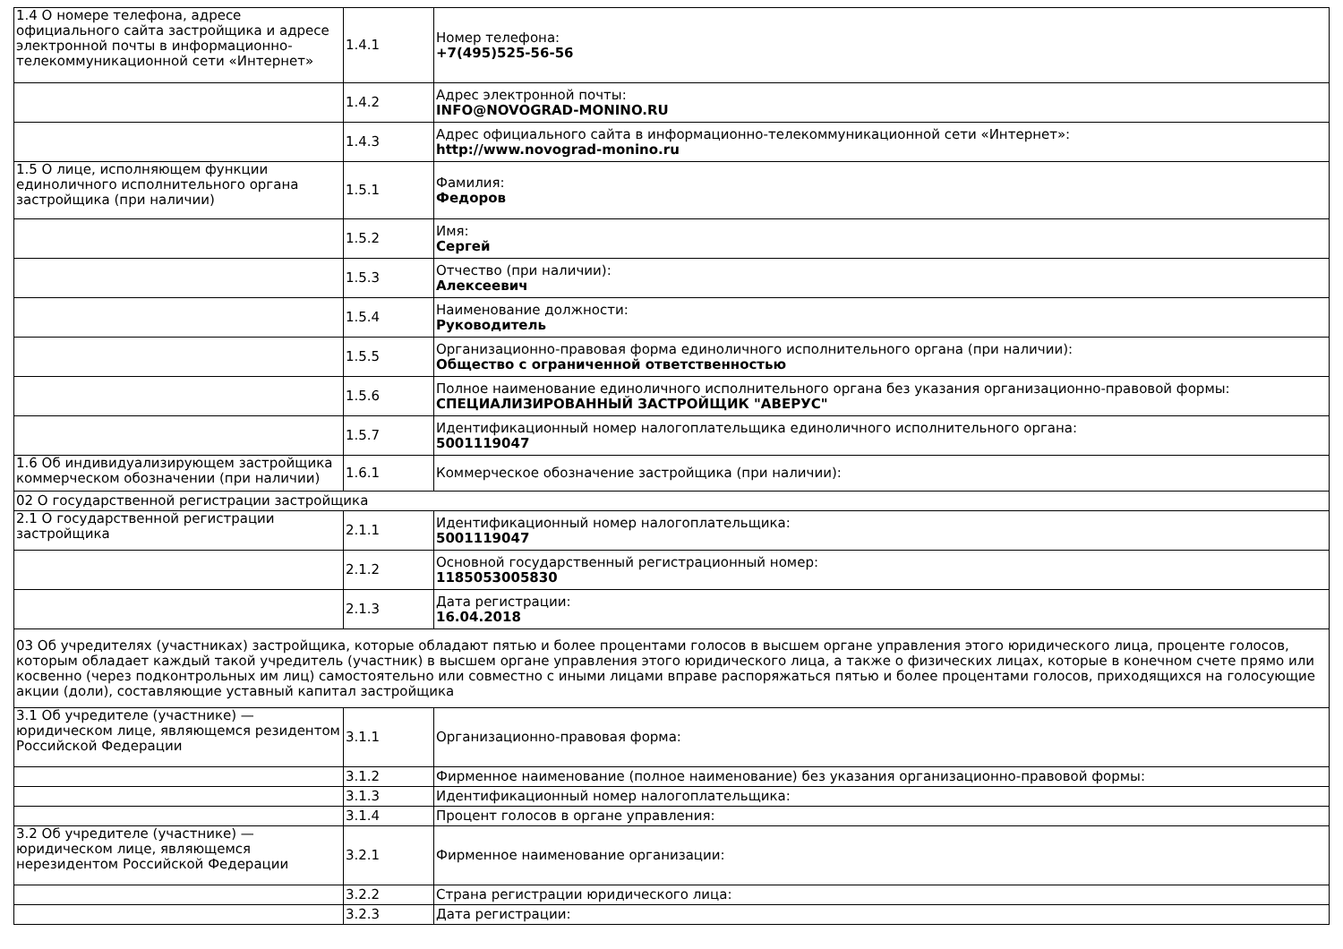| 1.4 О номере телефона, адресе официального сайта застройщика и адресе электронной почты в информационно-телекоммуникационной сети «Интернет» | 1.4.1 | Номер телефона: +7(495)525-56-56 |
| | 1.4.2 | Адрес электронной почты: INFO@NOVOGRAD-MONINO.RU |
| | 1.4.3 | Адрес официального сайта в информационно-телекоммуникационной сети «Интернет»: http://www.novograd-monino.ru |
| 1.5 О лице, исполняющем функции единоличного исполнительного органа застройщика (при наличии) | 1.5.1 | Фамилия: Федоров |
| | 1.5.2 | Имя: Сергей |
| | 1.5.3 | Отчество (при наличии): Алексеевич |
| | 1.5.4 | Наименование должности: Руководитель |
| | 1.5.5 | Организационно-правовая форма единоличного исполнительного органа (при наличии): Общество с ограниченной ответственностью |
| | 1.5.6 | Полное наименование единоличного исполнительного органа без указания организационно-правовой формы: СПЕЦИАЛИЗИРОВАННЫЙ ЗАСТРОЙЩИК "АВЕРУС" |
| | 1.5.7 | Идентификационный номер налогоплательщика единоличного исполнительного органа: 5001119047 |
| 1.6 Об индивидуализирующем застройщика коммерческом обозначении (при наличии) | 1.6.1 | Коммерческое обозначение застройщика (при наличии): |
| 02 О государственной регистрации застройщика | | |
| 2.1 О государственной регистрации застройщика | 2.1.1 | Идентификационный номер налогоплательщика: 5001119047 |
| | 2.1.2 | Основной государственный регистрационный номер: 1185053005830 |
| | 2.1.3 | Дата регистрации: 16.04.2018 |
| 03 Об учредителях (участниках) застройщика, которые обладают пятью и более процентами голосов в высшем органе управления этого юридического лица, проценте голосов, которым обладает каждый такой учредитель (участник) в высшем органе управления этого юридического лица, а также о физических лицах, которые в конечном счете прямо или косвенно (через подконтрольных им лиц) самостоятельно или совместно с иными лицами вправе распоряжаться пятью и более процентами голосов, приходящихся на голосующие акции (доли), составляющие уставный капитал застройщика | | |
| 3.1 Об учредителе (участнике) — юридическом лице, являющемся резидентом Российской Федерации | 3.1.1 | Организационно-правовая форма: |
| | 3.1.2 | Фирменное наименование (полное наименование) без указания организационно-правовой формы: |
| | 3.1.3 | Идентификационный номер налогоплательщика: |
| | 3.1.4 | Процент голосов в органе управления: |
| 3.2 Об учредителе (участнике) — юридическом лице, являющемся нерезидентом Российской Федерации | 3.2.1 | Фирменное наименование организации: |
| | 3.2.2 | Страна регистрации юридического лица: |
| | 3.2.3 | Дата регистрации: |